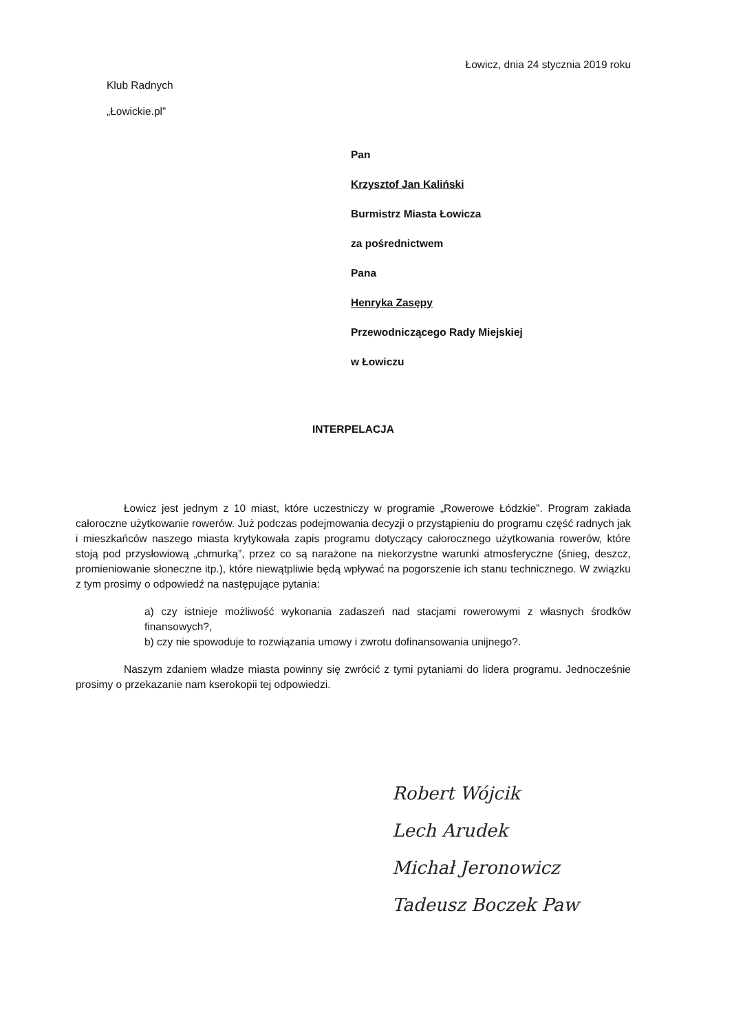Łowicz, dnia 24 stycznia 2019 roku
Klub Radnych
„Łowickie.pl”
Pan
Krzysztof Jan Kaliński
Burmistrz Miasta Łowicza
za pośrednictwem
Pana
Henryka Zasępy
Przewodniczącego Rady Miejskiej
w Łowiczu
INTERPELACJA
Łowicz jest jednym z 10 miast, które uczestniczy w programie „Rowerowe Łódzkie”. Program zakłada całoroczne użytkowanie rowerów. Już podczas podejmowania decyzji o przystąpieniu do programu część radnych jak i mieszkańców naszego miasta krytykowała zapis programu dotyczący całorocznego użytkowania rowerów, które stoją pod przysłowiową „chmurką”, przez co są narażone na niekorzystne warunki atmosferyczne (śnieg, deszcz, promieniowanie słoneczne itp.), które niewątpliwie będą wpływać na pogorszenie ich stanu technicznego. W związku z tym prosimy o odpowiedź na następujące pytania:
a) czy istnieje możliwość wykonania zadaszeń nad stacjami rowerowymi z własnych środków finansowych?,
b) czy nie spowoduje to rozwiązania umowy i zwrotu dofinansowania unijnego?.
Naszym zdaniem władze miasta powinny się zwrócić z tymi pytaniami do lidera programu. Jednocześnie prosimy o przekazanie nam kserokopii tej odpowiedzi.
Robert Wójcik
Lech Arudek
Michał Jeronowicz
Tadeusz Boczek Paw